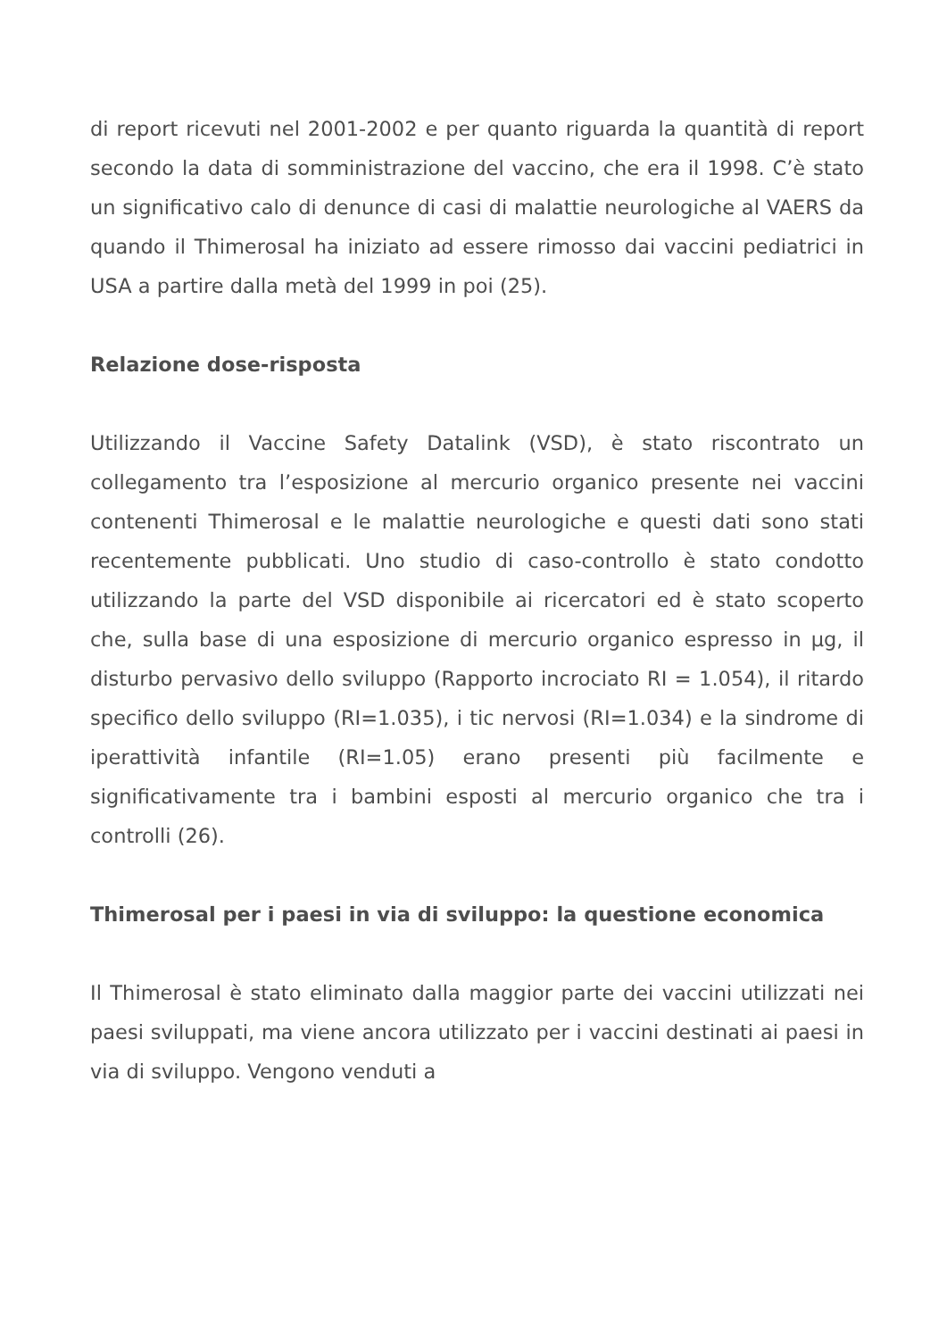di report ricevuti nel 2001-2002 e per quanto riguarda la quantità di report secondo la data di somministrazione del vaccino, che era il 1998. C’è stato un significativo calo di denunce di casi di malattie neurologiche al VAERS da quando il Thimerosal ha iniziato ad essere rimosso dai vaccini pediatrici in USA a partire dalla metà del 1999 in poi (25).
Relazione dose-risposta
Utilizzando il Vaccine Safety Datalink (VSD), è stato riscontrato un collegamento tra l’esposizione al mercurio organico presente nei vaccini contenenti Thimerosal e le malattie neurologiche e questi dati sono stati recentemente pubblicati. Uno studio di caso-controllo è stato condotto utilizzando la parte del VSD disponibile ai ricercatori ed è stato scoperto che, sulla base di una esposizione di mercurio organico espresso in µg, il disturbo pervasivo dello sviluppo (Rapporto incrociato RI = 1.054), il ritardo specifico dello sviluppo (RI=1.035), i tic nervosi (RI=1.034) e la sindrome di iperattività infantile (RI=1.05) erano presenti più facilmente e significativamente tra i bambini esposti al mercurio organico che tra i controlli (26).
Thimerosal per i paesi in via di sviluppo: la questione economica
Il Thimerosal è stato eliminato dalla maggior parte dei vaccini utilizzati nei paesi sviluppati, ma viene ancora utilizzato per i vaccini destinati ai paesi in via di sviluppo. Vengono venduti a